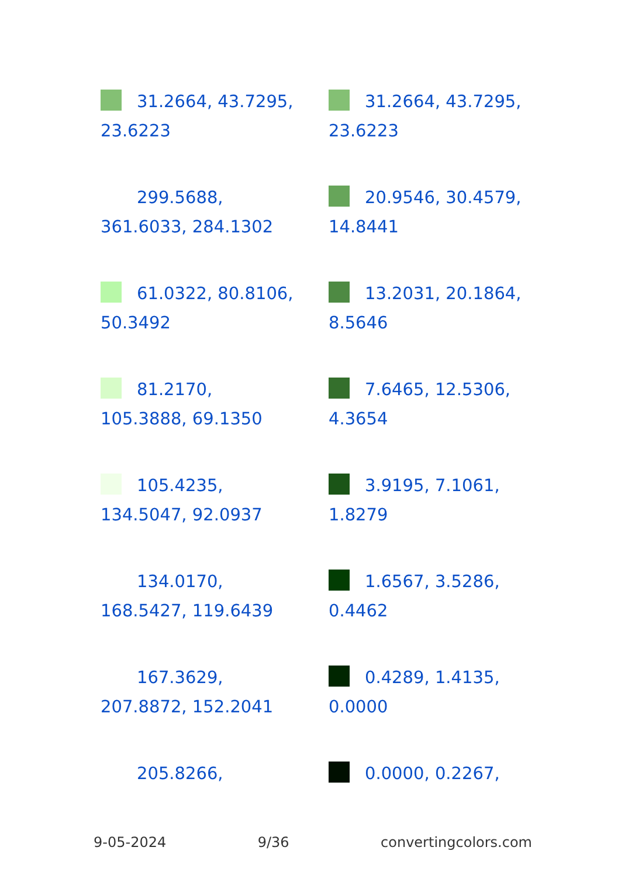31.2664, 43.7295, 23.6223
31.2664, 43.7295, 23.6223
299.5688, 361.6033, 284.1302
20.9546, 30.4579, 14.8441
61.0322, 80.8106, 50.3492
13.2031, 20.1864, 8.5646
81.2170, 105.3888, 69.1350
7.6465, 12.5306, 4.3654
105.4235, 134.5047, 92.0937
3.9195, 7.1061, 1.8279
134.0170, 168.5427, 119.6439
1.6567, 3.5286, 0.4462
167.3629, 207.8872, 152.2041
0.4289, 1.4135, 0.0000
205.8266,
0.0000, 0.2267,
9-05-2024 9/36 convertingcolors.com